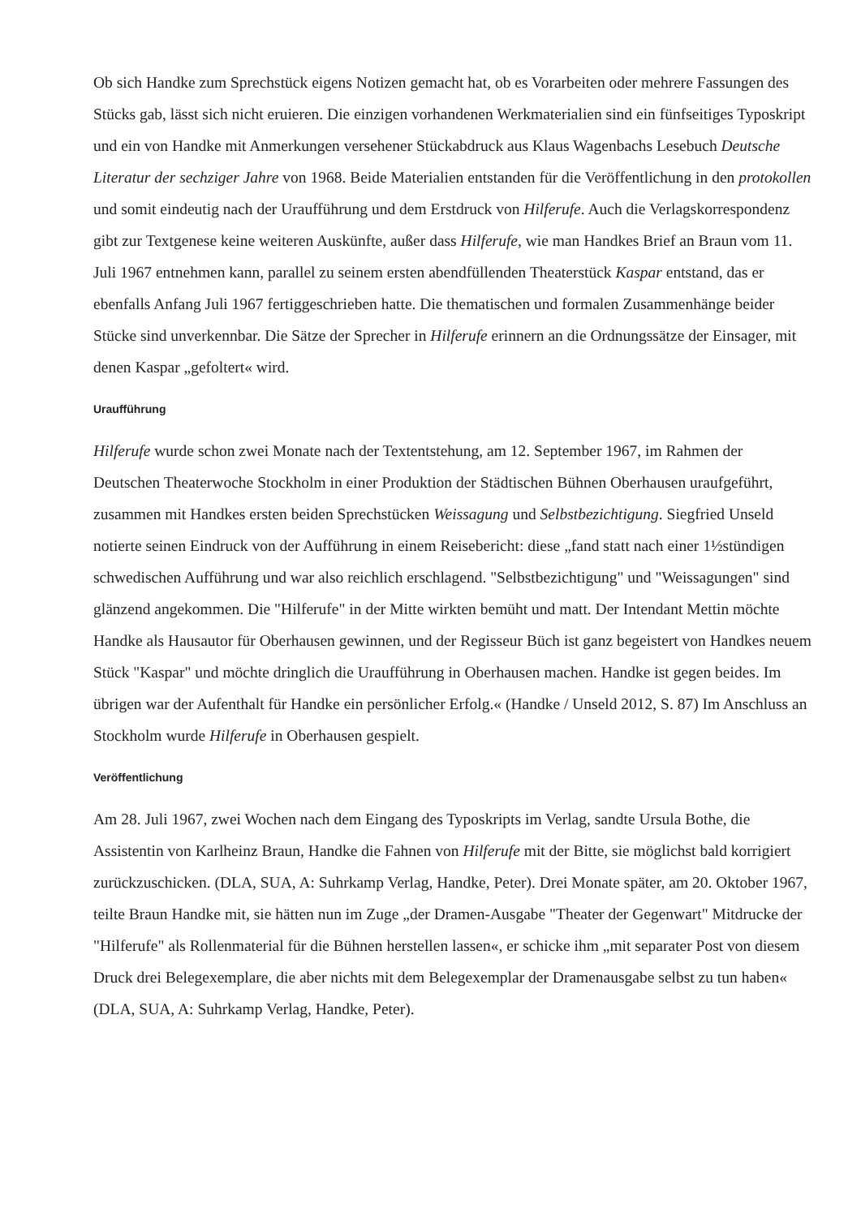Ob sich Handke zum Sprechstück eigens Notizen gemacht hat, ob es Vorarbeiten oder mehrere Fassungen des Stücks gab, lässt sich nicht eruieren. Die einzigen vorhandenen Werkmaterialien sind ein fünfseitiges Typoskript und ein von Handke mit Anmerkungen versehener Stückabdruck aus Klaus Wagenbachs Lesebuch Deutsche Literatur der sechziger Jahre von 1968. Beide Materialien entstanden für die Veröffentlichung in den protokollen und somit eindeutig nach der Uraufführung und dem Erstdruck von Hilferufe. Auch die Verlagskorrespondenz gibt zur Textgenese keine weiteren Auskünfte, außer dass Hilferufe, wie man Handkes Brief an Braun vom 11. Juli 1967 entnehmen kann, parallel zu seinem ersten abendfüllenden Theaterstück Kaspar entstand, das er ebenfalls Anfang Juli 1967 fertiggeschrieben hatte. Die thematischen und formalen Zusammenhänge beider Stücke sind unverkennbar. Die Sätze der Sprecher in Hilferufe erinnern an die Ordnungssätze der Einsager, mit denen Kaspar „gefoltert« wird.
Uraufführung
Hilferufe wurde schon zwei Monate nach der Textentstehung, am 12. September 1967, im Rahmen der Deutschen Theaterwoche Stockholm in einer Produktion der Städtischen Bühnen Oberhausen uraufgeführt, zusammen mit Handkes ersten beiden Sprechstücken Weissagung und Selbstbezichtigung. Siegfried Unseld notierte seinen Eindruck von der Aufführung in einem Reisebericht: diese „fand statt nach einer 1½stündigen schwedischen Aufführung und war also reichlich erschlagend. "Selbstbezichtigung" und "Weissagungen" sind glänzend angekommen. Die "Hilferufe" in der Mitte wirkten bemüht und matt. Der Intendant Mettin möchte Handke als Hausautor für Oberhausen gewinnen, und der Regisseur Büch ist ganz begeistert von Handkes neuem Stück "Kaspar" und möchte dringlich die Uraufführung in Oberhausen machen. Handke ist gegen beides. Im übrigen war der Aufenthalt für Handke ein persönlicher Erfolg.« (Handke / Unseld 2012, S. 87) Im Anschluss an Stockholm wurde Hilferufe in Oberhausen gespielt.
Veröffentlichung
Am 28. Juli 1967, zwei Wochen nach dem Eingang des Typoskripts im Verlag, sandte Ursula Bothe, die Assistentin von Karlheinz Braun, Handke die Fahnen von Hilferufe mit der Bitte, sie möglichst bald korrigiert zurückzuschicken. (DLA, SUA, A: Suhrkamp Verlag, Handke, Peter). Drei Monate später, am 20. Oktober 1967, teilte Braun Handke mit, sie hätten nun im Zuge „der Dramen-Ausgabe "Theater der Gegenwart" Mitdrucke der "Hilferufe" als Rollenmaterial für die Bühnen herstellen lassen«, er schicke ihm „mit separater Post von diesem Druck drei Belegexemplare, die aber nichts mit dem Belegexemplar der Dramenausgabe selbst zu tun haben« (DLA, SUA, A: Suhrkamp Verlag, Handke, Peter).